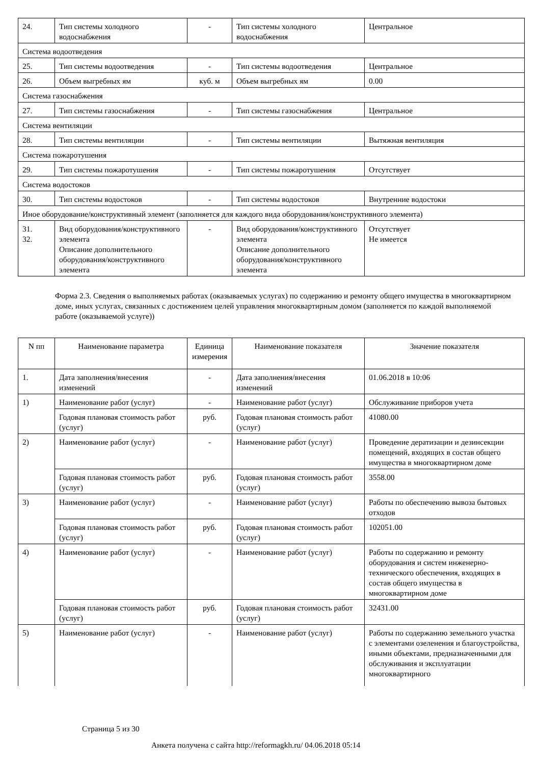| 24. | Тип системы холодного водоснабжения | - | Тип системы холодного водоснабжения | Центральное |
| Система водоотведения | | | | |
| 25. | Тип системы водоотведения | - | Тип системы водоотведения | Центральное |
| 26. | Объем выгребных ям | куб. м | Объем выгребных ям | 0.00 |
| Система газоснабжения | | | | |
| 27. | Тип системы газоснабжения | - | Тип системы газоснабжения | Центральное |
| Система вентиляции | | | | |
| 28. | Тип системы вентиляции | - | Тип системы вентиляции | Вытяжная вентиляция |
| Система пожаротушения | | | | |
| 29. | Тип системы пожаротушения | - | Тип системы пожаротушения | Отсутствует |
| Система водостоков | | | | |
| 30. | Тип системы водостоков | - | Тип системы водостоков | Внутренние водостоки |
| Иное оборудование/конструктивный элемент (заполняется для каждого вида оборудования/конструктивного элемента) | | | | |
| 31. 32. | Вид оборудования/конструктивного элемента Описание дополнительного оборудования/конструктивного элемента | - | Вид оборудования/конструктивного элемента Описание дополнительного оборудования/конструктивного элемента | Отсутствует Не имеется |
Форма 2.3. Сведения о выполняемых работах (оказываемых услугах) по содержанию и ремонту общего имущества в многоквартирном доме, иных услугах, связанных с достижением целей управления многоквартирным домом (заполняется по каждой выполняемой работе (оказываемой услуге))
| N пп | Наименование параметра | Единица измерения | Наименование показателя | Значение показателя |
| --- | --- | --- | --- | --- |
| 1. | Дата заполнения/внесения изменений | - | Дата заполнения/внесения изменений | 01.06.2018 в 10:06 |
| 1) | Наименование работ (услуг) | - | Наименование работ (услуг) | Обслуживание приборов учета |
| | Годовая плановая стоимость работ (услуг) | руб. | Годовая плановая стоимость работ (услуг) | 41080.00 |
| 2) | Наименование работ (услуг) | - | Наименование работ (услуг) | Проведение дератизации и дезинсекции помещений, входящих в состав общего имущества в многоквартирном доме |
| | Годовая плановая стоимость работ (услуг) | руб. | Годовая плановая стоимость работ (услуг) | 3558.00 |
| 3) | Наименование работ (услуг) | - | Наименование работ (услуг) | Работы по обеспечению вывоза бытовых отходов |
| | Годовая плановая стоимость работ (услуг) | руб. | Годовая плановая стоимость работ (услуг) | 102051.00 |
| 4) | Наименование работ (услуг) | - | Наименование работ (услуг) | Работы по содержанию и ремонту оборудования и систем инженерно-технического обеспечения, входящих в состав общего имущества в многоквартирном доме |
| | Годовая плановая стоимость работ (услуг) | руб. | Годовая плановая стоимость работ (услуг) | 32431.00 |
| 5) | Наименование работ (услуг) | - | Наименование работ (услуг) | Работы по содержанию земельного участка с элементами озеленения и благоустройства, иными объектами, предназначенными для обслуживания и эксплуатации многоквартирного |
Страница 5 из 30
Анкета получена с сайта http://reformagkh.ru/ 04.06.2018 05:14